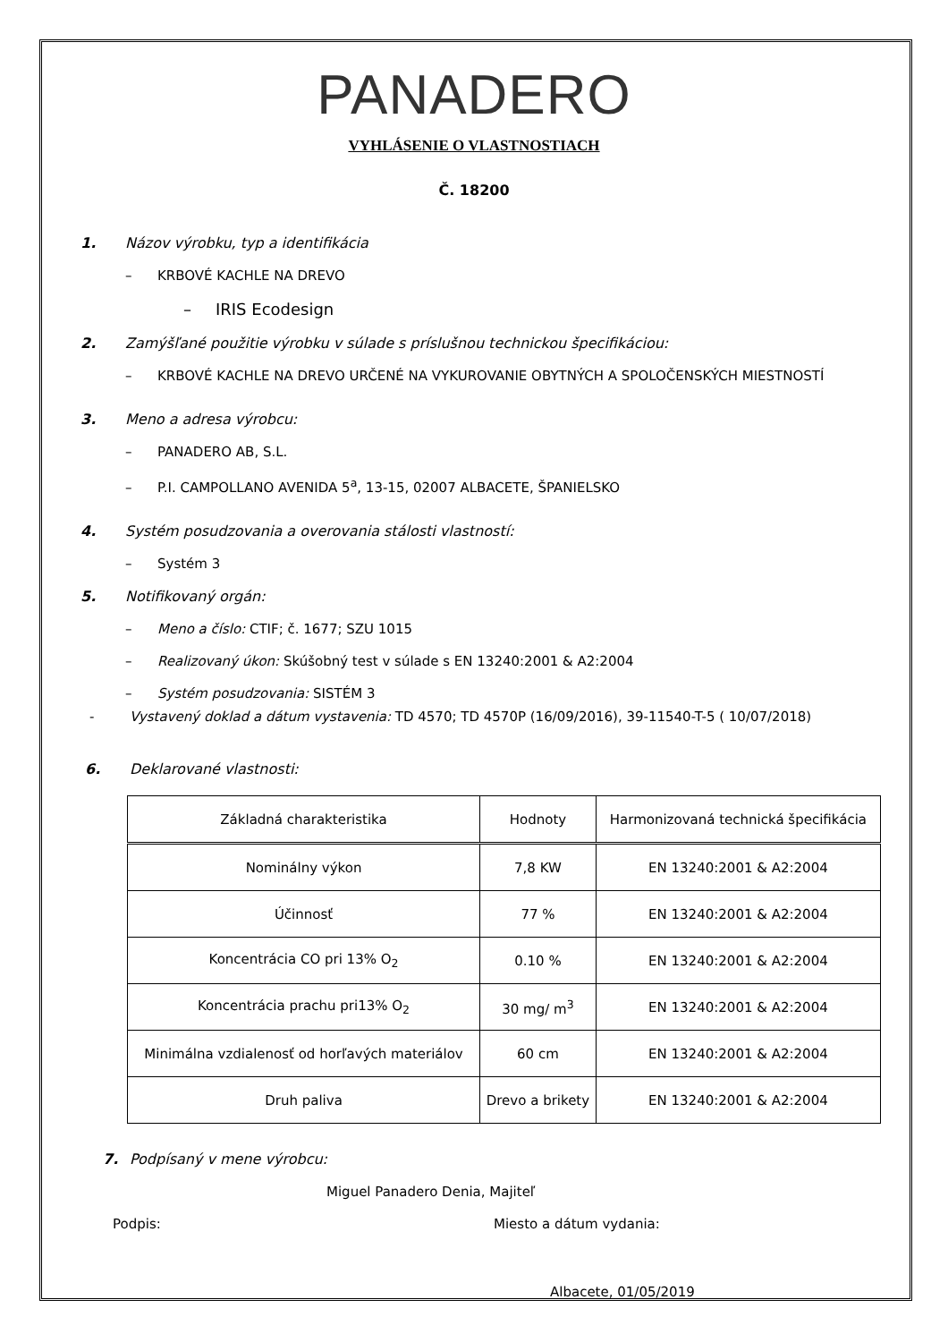PANADERO
VYHLÁSENIE O VLASTNOSTIACH
Č. 18200
1. Názov výrobku, typ a identifikácia
– KRBOVÉ KACHLE NA DREVO
– IRIS Ecodesign
2. Zamýšľané použitie výrobku v súlade s príslušnou technickou špecifikáciou:
– KRBOVÉ KACHLE NA DREVO URČENÉ NA VYKUROVANIE OBYTNÝCH A SPOLOČENSKÝCH MIESTNOSTÍ
3. Meno a adresa výrobcu:
– PANADERO AB, S.L.
– P.I. CAMPOLLANO AVENIDA 5<sup>a</sup>, 13-15, 02007 ALBACETE, ŠPANIELSKO
4. Systém posudzovania a overovania stálosti vlastností:
– Systém 3
5. Notifikovaný orgán:
– Meno a číslo: CTIF; č. 1677; SZU 1015
– Realizovaný úkon: Skúšobný test v súlade s EN 13240:2001 & A2:2004
– Systém posudzovania: SISTÉM 3
- Vystavený doklad a dátum vystavenia: TD 4570; TD 4570P (16/09/2016), 39-11540-T-5 ( 10/07/2018)
6. Deklarované vlastnosti:
| Základná charakteristika | Hodnoty | Harmonizovaná technická špecifikácia |
| --- | --- | --- |
| Nominálny výkon | 7,8 KW | EN 13240:2001 & A2:2004 |
| Účinnosť | 77 % | EN 13240:2001 & A2:2004 |
| Koncentrácia CO pri 13% O<sub>2</sub> | 0.10 % | EN 13240:2001 & A2:2004 |
| Koncentrácia prachu pri13% O<sub>2</sub> | 30 mg/ m<sup>3</sup> | EN 13240:2001 & A2:2004 |
| Minimálna vzdialenosť od horľavých materiálov | 60 cm | EN 13240:2001 & A2:2004 |
| Druh paliva | Drevo a brikety | EN 13240:2001 & A2:2004 |
7. Podpísaný v mene výrobcu:
Miguel Panadero Denia, Majiteľ
Podpis: Miesto a dátum vydania:
Albacete, 01/05/2019